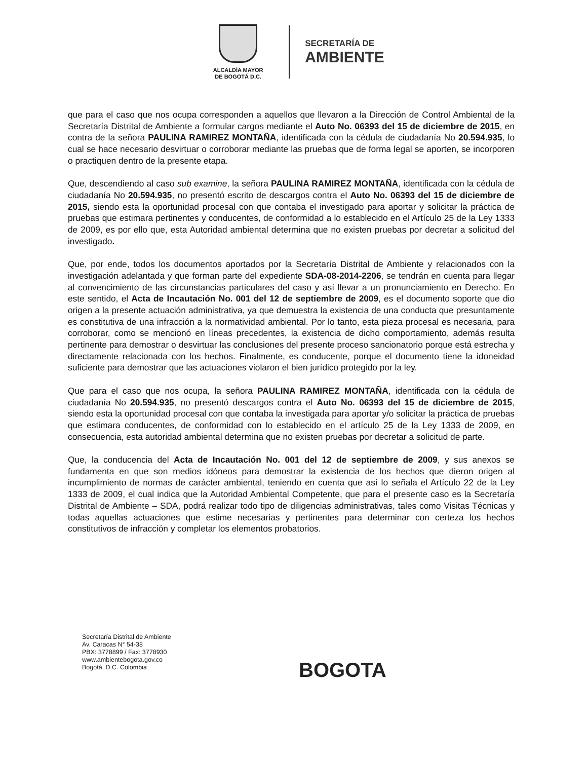ALCALDÍA MAYOR
DE BOGOTÁ D.C.
SECRETARÍA DE
AMBIENTE
que para el caso que nos ocupa corresponden a aquellos que llevaron a la Dirección de Control Ambiental de la Secretaría Distrital de Ambiente a formular cargos mediante el Auto No. 06393 del 15 de diciembre de 2015, en contra de la señora PAULINA RAMIREZ MONTAÑA, identificada con la cédula de ciudadanía No 20.594.935, lo cual se hace necesario desvirtuar o corroborar mediante las pruebas que de forma legal se aporten, se incorporen o practiquen dentro de la presente etapa.
Que, descendiendo al caso sub examine, la señora PAULINA RAMIREZ MONTAÑA, identificada con la cédula de ciudadanía No 20.594.935, no presentó escrito de descargos contra el Auto No. 06393 del 15 de diciembre de 2015, siendo esta la oportunidad procesal con que contaba el investigado para aportar y solicitar la práctica de pruebas que estimara pertinentes y conducentes, de conformidad a lo establecido en el Artículo 25 de la Ley 1333 de 2009, es por ello que, esta Autoridad ambiental determina que no existen pruebas por decretar a solicitud del investigado.
Que, por ende, todos los documentos aportados por la Secretaría Distrital de Ambiente y relacionados con la investigación adelantada y que forman parte del expediente SDA-08-2014-2206, se tendrán en cuenta para llegar al convencimiento de las circunstancias particulares del caso y así llevar a un pronunciamiento en Derecho. En este sentido, el Acta de Incautación No. 001 del 12 de septiembre de 2009, es el documento soporte que dio origen a la presente actuación administrativa, ya que demuestra la existencia de una conducta que presuntamente es constitutiva de una infracción a la normatividad ambiental. Por lo tanto, esta pieza procesal es necesaria, para corroborar, como se mencionó en líneas precedentes, la existencia de dicho comportamiento, además resulta pertinente para demostrar o desvirtuar las conclusiones del presente proceso sancionatorio porque está estrecha y directamente relacionada con los hechos. Finalmente, es conducente, porque el documento tiene la idoneidad suficiente para demostrar que las actuaciones violaron el bien jurídico protegido por la ley.
Que para el caso que nos ocupa, la señora PAULINA RAMIREZ MONTAÑA, identificada con la cédula de ciudadanía No 20.594.935, no presentó descargos contra el Auto No. 06393 del 15 de diciembre de 2015, siendo esta la oportunidad procesal con que contaba la investigada para aportar y/o solicitar la práctica de pruebas que estimara conducentes, de conformidad con lo establecido en el artículo 25 de la Ley 1333 de 2009, en consecuencia, esta autoridad ambiental determina que no existen pruebas por decretar a solicitud de parte.
Que, la conducencia del Acta de Incautación No. 001 del 12 de septiembre de 2009, y sus anexos se fundamenta en que son medios idóneos para demostrar la existencia de los hechos que dieron origen al incumplimiento de normas de carácter ambiental, teniendo en cuenta que así lo señala el Artículo 22 de la Ley 1333 de 2009, el cual indica que la Autoridad Ambiental Competente, que para el presente caso es la Secretaría Distrital de Ambiente – SDA, podrá realizar todo tipo de diligencias administrativas, tales como Visitas Técnicas y todas aquellas actuaciones que estime necesarias y pertinentes para determinar con certeza los hechos constitutivos de infracción y completar los elementos probatorios.
Secretaría Distrital de Ambiente
Av. Caracas N° 54-38
PBX: 3778899 / Fax: 3778930
www.ambientebogota.gov.co
Bogotá, D.C. Colombia
BOGOTA